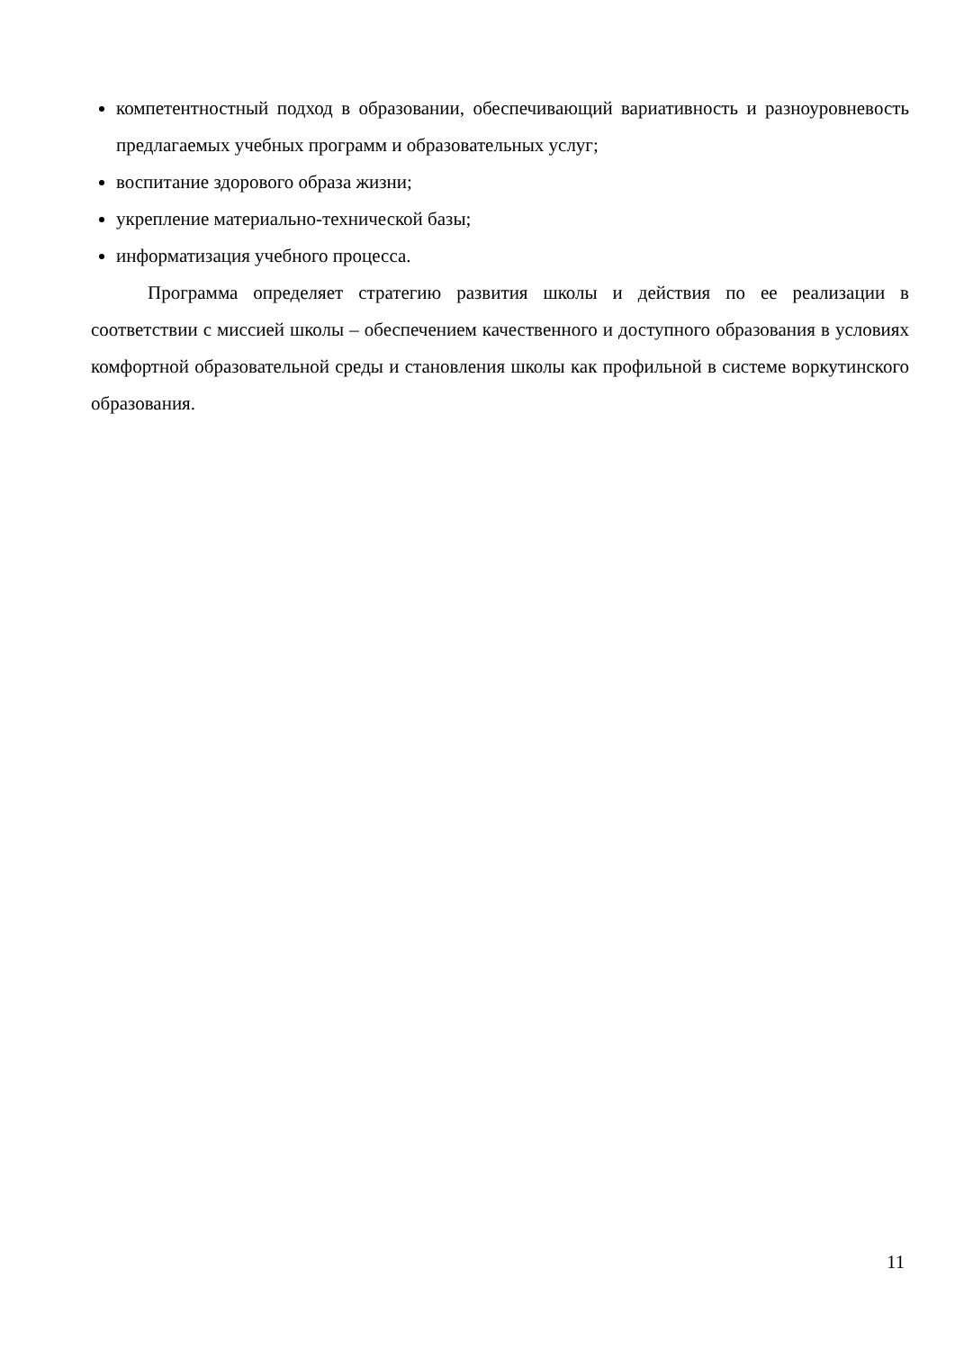компетентностный подход в образовании, обеспечивающий вариативность и разноуровневость предлагаемых учебных программ и образовательных услуг;
воспитание здорового образа жизни;
укрепление материально-технической базы;
информатизация учебного процесса.
Программа определяет стратегию развития школы и действия по ее реализации в соответствии с миссией школы – обеспечением качественного и доступного образования в условиях комфортной образовательной среды и становления школы как профильной в системе воркутинского образования.
11